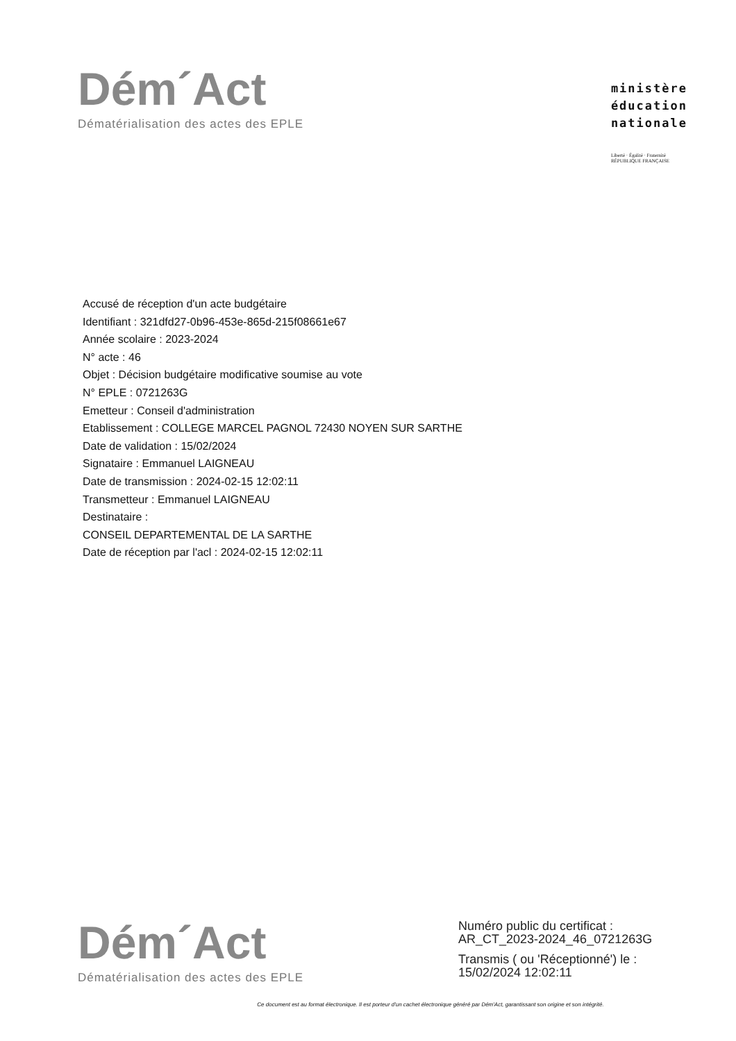Dém´Act
Dématérialisation des actes des EPLE
ministère
éducation
nationale
Liberté · Égalité · Fraternité
RÉPUBLIQUE FRANÇAISE
Accusé de réception d'un acte budgétaire
Identifiant : 321dfd27-0b96-453e-865d-215f08661e67
Année scolaire : 2023-2024
N° acte : 46
Objet : Décision budgétaire modificative soumise au vote
N° EPLE : 0721263G
Emetteur : Conseil d'administration
Etablissement : COLLEGE MARCEL PAGNOL 72430 NOYEN SUR SARTHE
Date de validation : 15/02/2024
Signataire : Emmanuel LAIGNEAU
Date de transmission : 2024-02-15 12:02:11
Transmetteur : Emmanuel LAIGNEAU
Destinataire :
CONSEIL DEPARTEMENTAL DE LA SARTHE
Date de réception par l'acl : 2024-02-15 12:02:11
Dém´Act
Dématérialisation des actes des EPLE
Numéro public du certificat :
AR_CT_2023-2024_46_0721263G
Transmis ( ou 'Réceptionné') le :
15/02/2024 12:02:11
Ce document est au format électronique. Il est porteur d'un cachet électronique généré par Dém'Act, garantissant son origine et son intégrité.